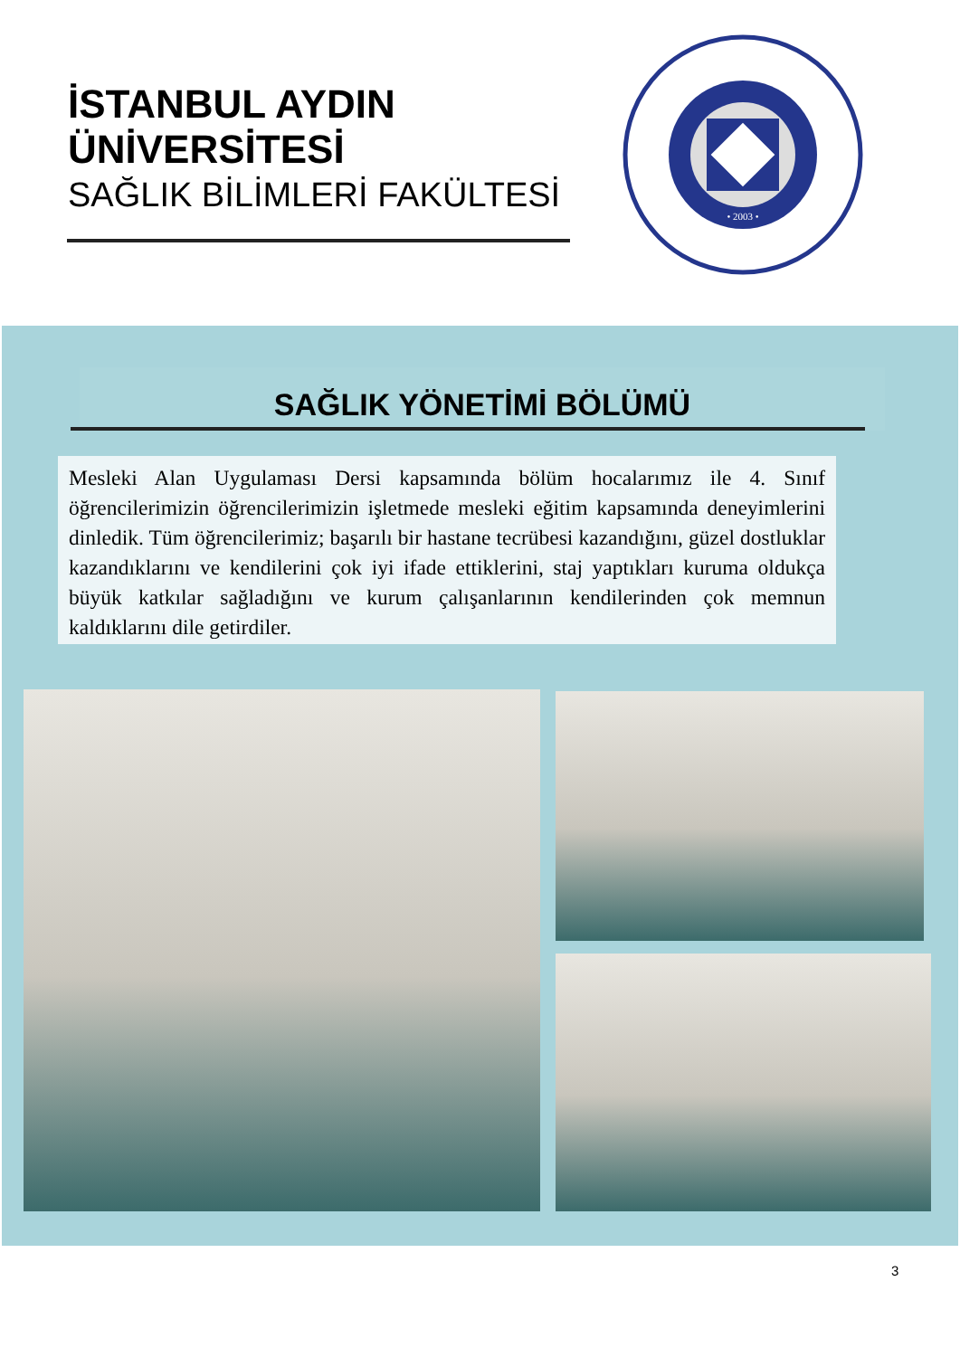İSTANBUL AYDIN ÜNİVERSİTESİ
SAĞLIK BİLİMLERİ FAKÜLTESİ
• 2003 •
SAĞLIK YÖNETİMİ BÖLÜMÜ
Mesleki Alan Uygulaması Dersi kapsamında bölüm hocalarımız ile 4. Sınıf öğrencilerimizin öğrencilerimizin işletmede mesleki eğitim kapsamında deneyimlerini dinledik. Tüm öğrencilerimiz; başarılı bir hastane tecrübesi kazandığını, güzel dostluklar kazandıklarını ve kendilerini çok iyi ifade ettiklerini, staj yaptıkları kuruma oldukça büyük katkılar sağladığını ve kurum çalışanlarının kendilerinden çok memnun kaldıklarını dile getirdiler.
3